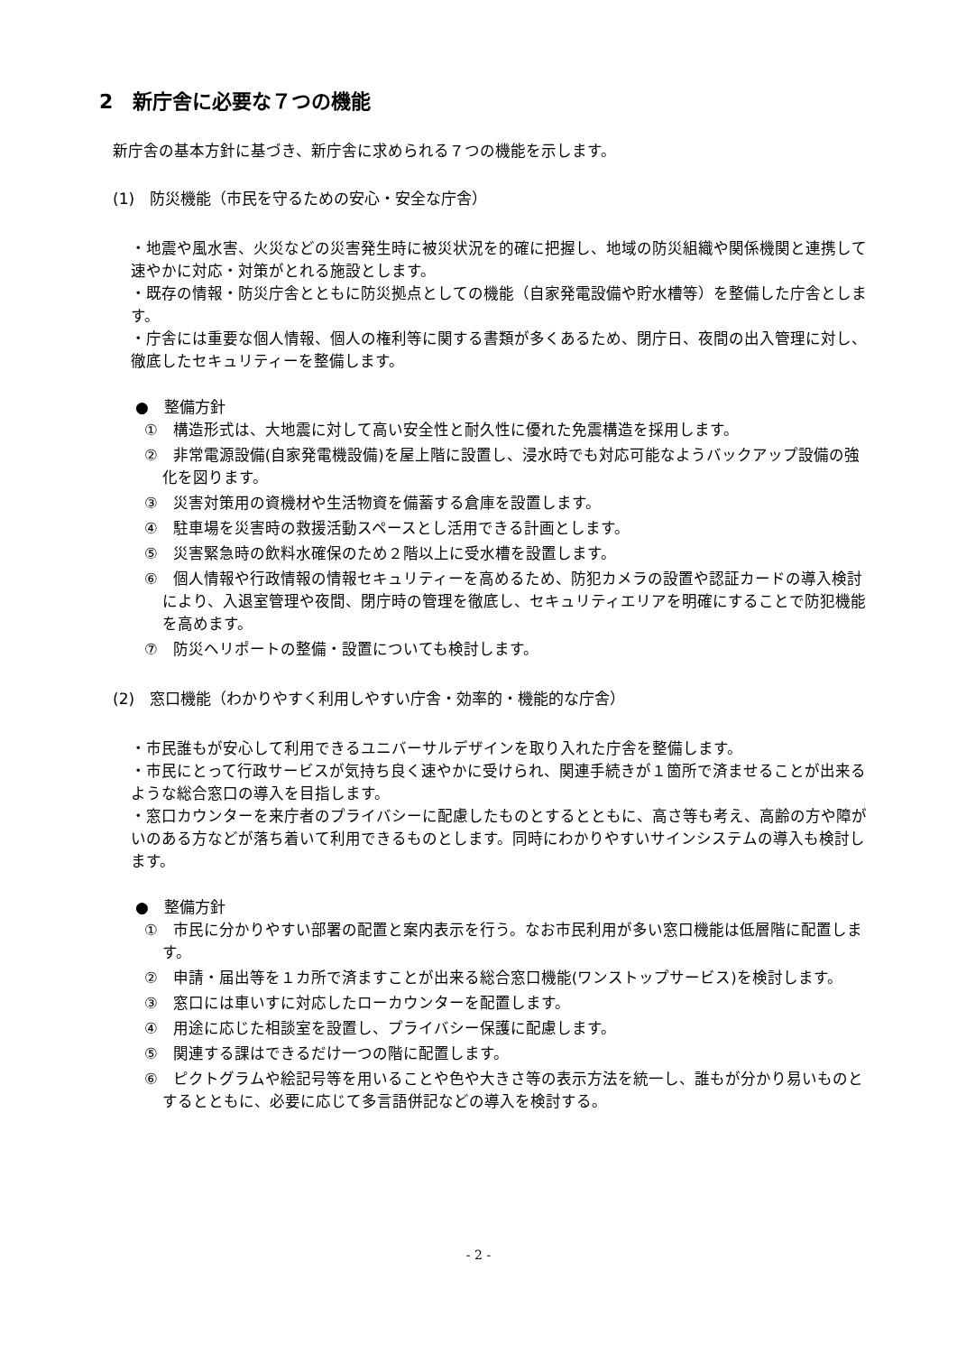2　新庁舎に必要な７つの機能
新庁舎の基本方針に基づき、新庁舎に求められる７つの機能を示します。
(1)　防災機能（市民を守るための安心・安全な庁舎）
・地震や風水害、火災などの災害発生時に被災状況を的確に把握し、地域の防災組織や関係機関と連携して速やかに対応・対策がとれる施設とします。
・既存の情報・防災庁舎とともに防災拠点としての機能（自家発電設備や貯水槽等）を整備した庁舎とします。
・庁舎には重要な個人情報、個人の権利等に関する書類が多くあるため、閉庁日、夜間の出入管理に対し、徹底したセキュリティーを整備します。
●　整備方針
①　構造形式は、大地震に対して高い安全性と耐久性に優れた免震構造を採用します。
②　非常電源設備(自家発電機設備)を屋上階に設置し、浸水時でも対応可能なようバックアップ設備の強化を図ります。
③　災害対策用の資機材や生活物資を備蓄する倉庫を設置します。
④　駐車場を災害時の救援活動スペースとし活用できる計画とします。
⑤　災害緊急時の飲料水確保のため２階以上に受水槽を設置します。
⑥　個人情報や行政情報の情報セキュリティーを高めるため、防犯カメラの設置や認証カードの導入検討により、入退室管理や夜間、閉庁時の管理を徹底し、セキュリティエリアを明確にすることで防犯機能を高めます。
⑦　防災ヘリポートの整備・設置についても検討します。
(2)　窓口機能（わかりやすく利用しやすい庁舎・効率的・機能的な庁舎）
・市民誰もが安心して利用できるユニバーサルデザインを取り入れた庁舎を整備します。
・市民にとって行政サービスが気持ち良く速やかに受けられ、関連手続きが１箇所で済ませることが出来るような総合窓口の導入を目指します。
・窓口カウンターを来庁者のプライバシーに配慮したものとするとともに、高さ等も考え、高齢の方や障がいのある方などが落ち着いて利用できるものとします。同時にわかりやすいサインシステムの導入も検討します。
●　整備方針
①　市民に分かりやすい部署の配置と案内表示を行う。なお市民利用が多い窓口機能は低層階に配置します。
②　申請・届出等を１カ所で済ますことが出来る総合窓口機能(ワンストップサービス)を検討します。
③　窓口には車いすに対応したローカウンターを配置します。
④　用途に応じた相談室を設置し、プライバシー保護に配慮します。
⑤　関連する課はできるだけ一つの階に配置します。
⑥　ピクトグラムや絵記号等を用いることや色や大きさ等の表示方法を統一し、誰もが分かり易いものとするとともに、必要に応じて多言語併記などの導入を検討する。
- 2 -